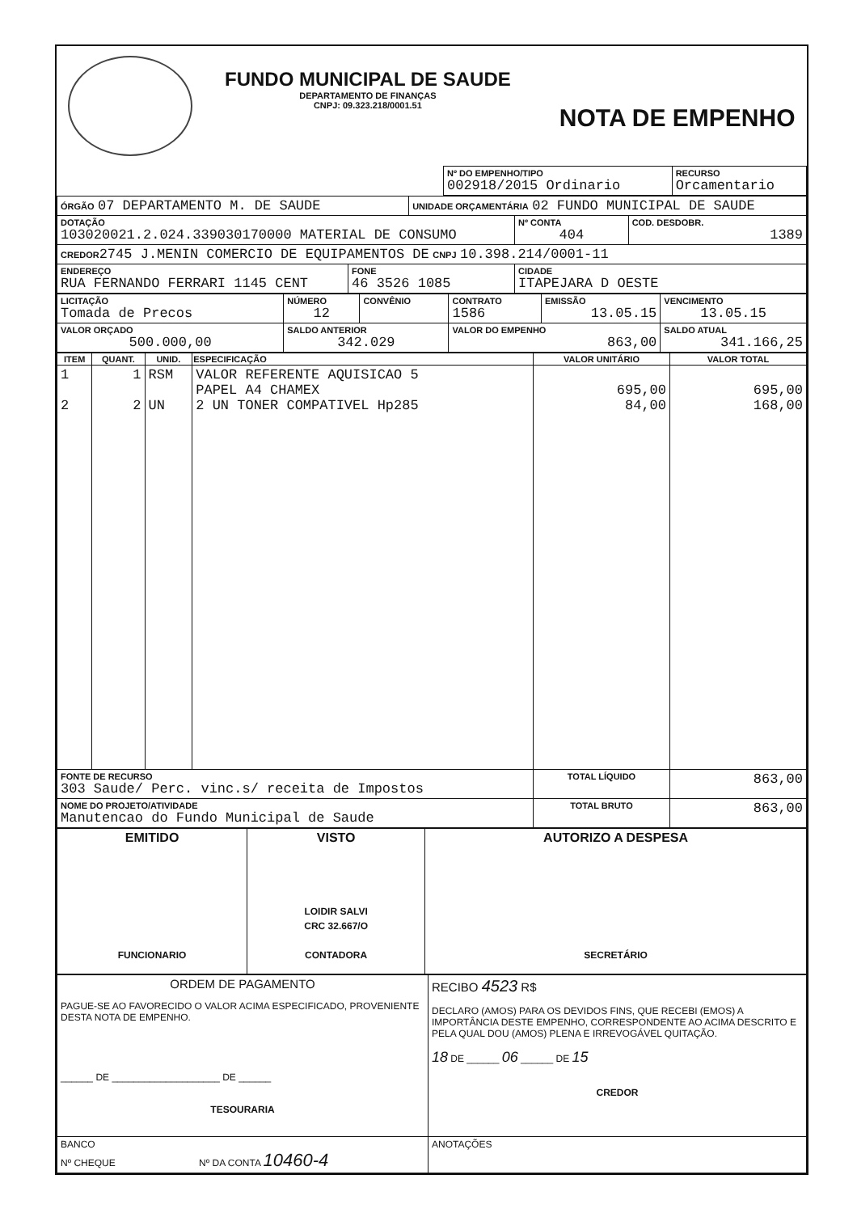| FUNDO MUNICIPAL DE SAUDE DEPARTAMENTO DE FINANÇAS CNPJ: 09.323.218/0001.51 NOTA DE EMPENHO |
| | Nº DO EMPENHO/TIPO 002918/2015 Ordinario | RECURSO Orcamentario |
| ÓRGÃO 07 DEPARTAMENTO M. DE SAUDE | | UNIDADE ORÇAMENTÁRIA 02 FUNDO MUNICIPAL DE SAUDE | | |
| DOTAÇÃO 103020021.2.024.339030170000 MATERIAL DE CONSUMO | | | Nº CONTA 404 | COD. DESDOBR. 1389 |
| CREDOR 2745 J.MENIN COMERCIO DE EQUIPAMENTOS DE CNPJ 10.398.214/0001-11 | | | | |
| ENDEREÇO RUA FERNANDO FERRARI 1145 CENT | FONE 46 3526 1085 | | CIDADE ITAPEJARA D OESTE | |
| LICITAÇÃO Tomada de Precos | NÚMERO 12 | CONVÊNIO | CONTRATO 1586 | EMISSÃO 13.05.15 | VENCIMENTO 13.05.15 |
| VALOR ORÇADO 500.000,00 | SALDO ANTERIOR 342.029 | | VALOR DO EMPENHO 863,00 | | SALDO ATUAL 341.166,25 |
| ITEM | QUANT. | UNID. | ESPECIFICAÇÃO | VALOR UNITÁRIO | VALOR TOTAL |
| --- | --- | --- | --- | --- | --- |
| 1 2 | 1 2 | RSM UN | VALOR REFERENTE AQUISICAO 5 PAPEL A4 CHAMEX 2 UN TONER COMPATIVEL Hp285 | 695,00 84,00 | 695,00 168,00 |
| FONTE DE RECURSO 303 Saude/ Perc. vinc.s/ receita de Impostos | | | | TOTAL LÍQUIDO | 863,00 |
| NOME DO PROJETO/ATIVIDADE Manutencao do Fundo Municipal de Saude | | | | TOTAL BRUTO | 863,00 |
| EMITIDO FUNCIONARIO | VISTO LOIDIR SALVI CRC 32.667/O CONTADORA | AUTORIZO A DESPESA SECRETÁRIO |
| ORDEM DE PAGAMENTO PAGUE-SE AO FAVORECIDO O VALOR ACIMA ESPECIFICADO, PROVENIENTE DESTA NOTA DE EMPENHO. ______ DE ____________________ DE ______ TESOURARIA | RECIBO 4523 R$ DECLARO (AMOS) PARA OS DEVIDOS FINS, QUE RECEBI (EMOS) A IMPORTÂNCIA DESTE EMPENHO, CORRESPONDENTE AO ACIMA DESCRITO E PELA QUAL DOU (AMOS) PLENA E IRREVOGÁVEL QUITAÇÃO. 18 DE ______ 06 ______ DE 15 CREDOR |
| BANCO Nº CHEQUE Nº DA CONTA 10460-4 | ANOTAÇÕES |